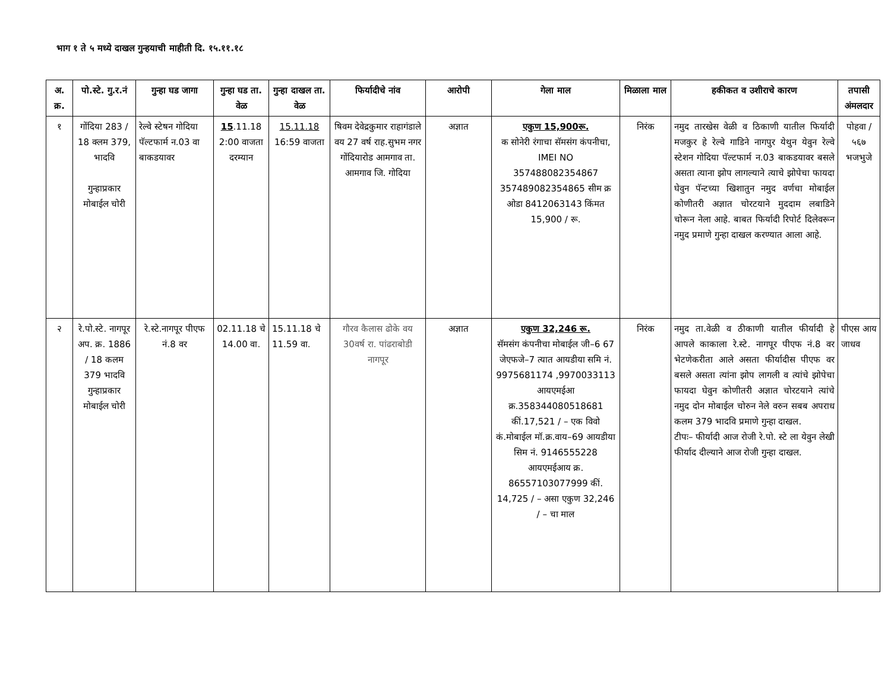भाग १ ते ५ मध्ये दाखल गुन्हयाची माहीती दि. १५.११.१८
| अ. क्र. | पो.स्टे. गु.र.नं | गुन्हा घड जागा | गुन्हा घड ता. वेळ | गुन्हा दाखल ता. वेळ | फिर्यादीचे नांव | आरोपी | गेला माल | मिळाला माल | हकीकत व उशीराचे कारण | तपासी अंमलदार |
| --- | --- | --- | --- | --- | --- | --- | --- | --- | --- | --- |
| १ | गोंदिया 283 / 18 क्लम 379, भादवि गुन्हाप्रकार मोबाईल चोरी | रेल्वे स्टेषन गोदिया पॅल्टफार्म न.03 वा बाकडयावर | 15 .11.18 2:00 वाजता दरम्यान | 15.11.18 16:59 वाजता | षिवम देवेद्रकुमार राहागंडाले वय 27 वर्ष राह.सुभम नगर गोंदियारोड आमगाव ता. आमगाव जि. गोदिया | अज्ञात | एकुण 15,900रू. क सोनेरी रंगाचा सॅमसंग कंपनीचा, IMEI NO 357488082354867 357489082354865 सीम क्र ओडा 8412063143 किंमत 15,900 / रू. | निरंक | नमुद तारखेस वेळी व ठिकाणी यातील फिर्यादी मजकुर हे रेल्वे गाडिने नागपुर येथुन येवुन रेल्वे स्टेशन गोदिया पॅल्टफार्म न.03 बाकडयावर बसले असता त्याना झोप लागल्याने त्याचे झोपेचा फायदा घेवुन पॅन्टच्या खिशातुन नमुद वर्णचा मोबाईल कोणीतरी अज्ञात चोरटयाने मुददाम लबाडिने चोरून नेला आहे. बाबत फिर्यादी रिपोर्ट दिलेवरून नमुद प्रमाणे गुन्हा दाखल करण्यात आला आहे. | पोहवा / ५६७ भजभुजे |
| २ | रे.पो.स्टे. नागपूर अप. क्र. 1886 / 18 कलम 379 भादवि गुन्हाप्रकार मोबाईल चोरी | रे.स्टे.नागपूर पीएफ नं.8 वर | 02.11.18 चे 14.00 वा. | 15.11.18 चे 11.59 वा. | गौरव कैलास ढोके वय 30वर्ष रा. पांढराबोडी नागपूर | अज्ञात | एकुण 32,246 रू. सॅमसंग कंपनीचा मोबाईल जी–6 67 जेएफजे–7 त्यात आयडीया समि नं. 9975681174 ,9970033113 आयएमईआ क्र.358344080518681 कीं.17,521 / – एक विवो कं.मोबाईल मॉ.क्र.वाय–69 आयडीया सिम नं. 9146555228 आयएमईआय क्र. 86557103077999 कीं. 14,725 / – असा एकुण 32,246 / – चा माल | निरंक | नमुद ता.वेळी व ठीकाणी यातील फीर्यादी हे आपले काकाला रे.स्टे. नागपूर पीएफ नं.8 वर भेटणेकरीता आले असता फीर्यादीस पीएफ वर बसले असता त्यांना झोप लागली व त्यांचे झोपेचा फायदा घेवुन कोणीतरी अज्ञात चोरटयाने त्यांचे नमुद दोन मोबाईल चोरुन नेले वरुन सबब अपराध कलम 379 भादवि प्रमाणे गुन्हा दाखल. टीपः– फीर्यादी आज रोजी रे.पो. स्टे ला येवुन लेखी फीर्याद दील्याने आज रोजी गुन्हा दाखल. | पीएस आय जाधव |